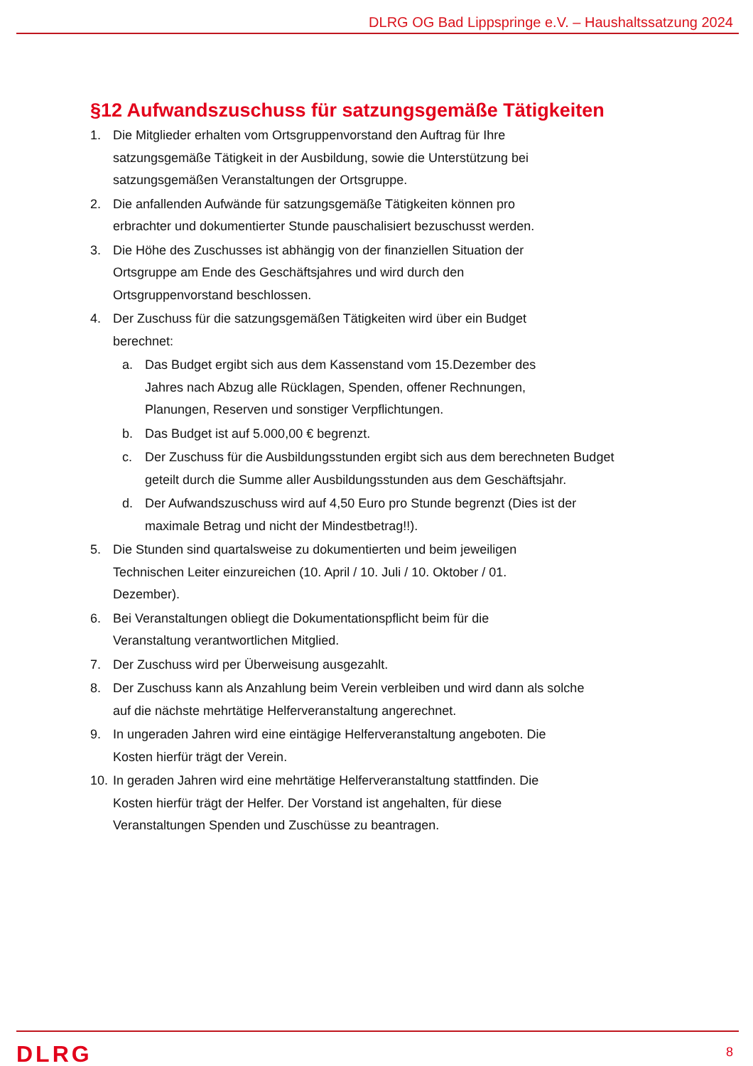DLRG OG Bad Lippspringe e.V. – Haushaltssatzung 2024
§12 Aufwandszuschuss für satzungsgemäße Tätigkeiten
1. Die Mitglieder erhalten vom Ortsgruppenvorstand den Auftrag für Ihre
satzungsgemäße Tätigkeit in der Ausbildung, sowie die Unterstützung bei
satzungsgemäßen Veranstaltungen der Ortsgruppe.
2. Die anfallenden Aufwände für satzungsgemäße Tätigkeiten können pro
erbrachter und dokumentierter Stunde pauschalisiert bezuschusst werden.
3. Die Höhe des Zuschusses ist abhängig von der finanziellen Situation der
Ortsgruppe am Ende des Geschäftsjahres und wird durch den
Ortsgruppenvorstand beschlossen.
4. Der Zuschuss für die satzungsgemäßen Tätigkeiten wird über ein Budget
berechnet:
a. Das Budget ergibt sich aus dem Kassenstand vom 15.Dezember des
Jahres nach Abzug alle Rücklagen, Spenden, offener Rechnungen,
Planungen, Reserven und sonstiger Verpflichtungen.
b. Das Budget ist auf 5.000,00 € begrenzt.
c. Der Zuschuss für die Ausbildungsstunden ergibt sich aus dem berechneten Budget
geteilt durch die Summe aller Ausbildungsstunden aus dem Geschäftsjahr.
d. Der Aufwandszuschuss wird auf 4,50 Euro pro Stunde begrenzt (Dies ist der
maximale Betrag und nicht der Mindestbetrag!!).
5. Die Stunden sind quartalsweise zu dokumentierten und beim jeweiligen
Technischen Leiter einzureichen (10. April / 10. Juli / 10. Oktober / 01.
Dezember).
6. Bei Veranstaltungen obliegt die Dokumentationspflicht beim für die
Veranstaltung verantwortlichen Mitglied.
7. Der Zuschuss wird per Überweisung ausgezahlt.
8. Der Zuschuss kann als Anzahlung beim Verein verbleiben und wird dann als solche
auf die nächste mehrtätige Helferveranstaltung angerechnet.
9. In ungeraden Jahren wird eine eintägige Helferveranstaltung angeboten. Die
Kosten hierfür trägt der Verein.
10. In geraden Jahren wird eine mehrtätige Helferveranstaltung stattfinden. Die
Kosten hierfür trägt der Helfer. Der Vorstand ist angehalten, für diese
Veranstaltungen Spenden und Zuschüsse zu beantragen.
DLRG 8